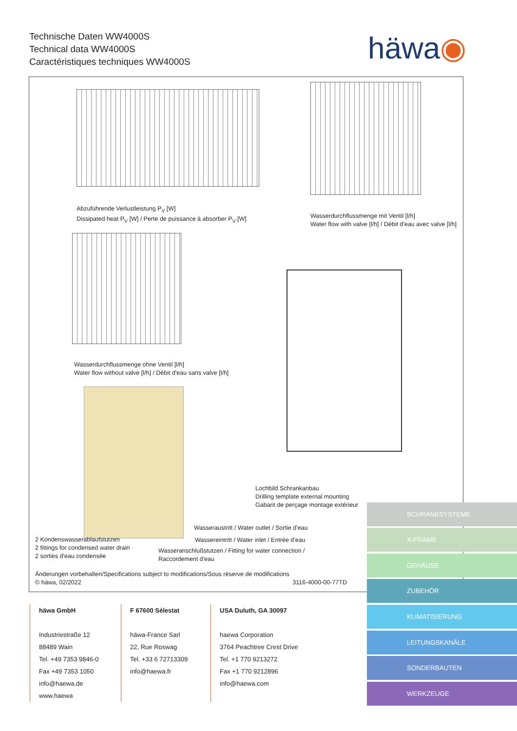Technische Daten WW4000S
Technical data WW4000S
Caractéristiques techniques WW4000S
häwa◉
Abzuführende Verlustleistung P<sub>V</sub> [W]
Dissipated heat P<sub>V</sub> [W] / Perte de puissance à absorber P<sub>V</sub> [W]
Wasserdurchflussmenge mit Ventil [l/h]
Water flow with valve [l/h] / Débit d'eau avec valve [l/h]
Wasserdurchflussmenge ohne Ventil [l/h]
Water flow without valve [l/h] / Débit d'eau sans valve [l/h]
Lochbild Schrankanbau
Drilling template external mounting
Gabarit de perçage montage extérieur
Wasseraustritt / Water outlet / Sortie d'eau
Wassereintritt / Water inlet / Entrée d'eau
2 Kondenswasserablaufstutzen
2 fittings for condensed water drain
2 sorties d'eau condensée
Wasseranschlußstutzen / Fitting for water connection /
Raccordement d'eau
Änderungen vorbehalten/Specifications subject to modifications/Sous réserve de modifications
© häwa, 02/2022 3116-4000-00-77TD
häwa GmbH
Industriestraße 12
88489 Wain
Tel. +49 7353 9846-0
Fax +49 7353 1050
info@haewa.de
www.haewa
F 67600 Sélestat
häwa-France Sarl
22, Rue Roswag
Tel. +33 6 72713309
info@haewa.fr
USA Duluth, GA 30097
haewa Corporation
3764 Peachtree Crest Drive
Tel. +1 770 9213272
Fax +1 770 9212896
info@haewa.com
SCHRANKSYSTEME
X-FRAME
GEHÄUSE
ZUBEHÖR
KLIMATISIERUNG
LEITUNGSKANÄLE
SONDERBAUTEN
WERKZEUGE